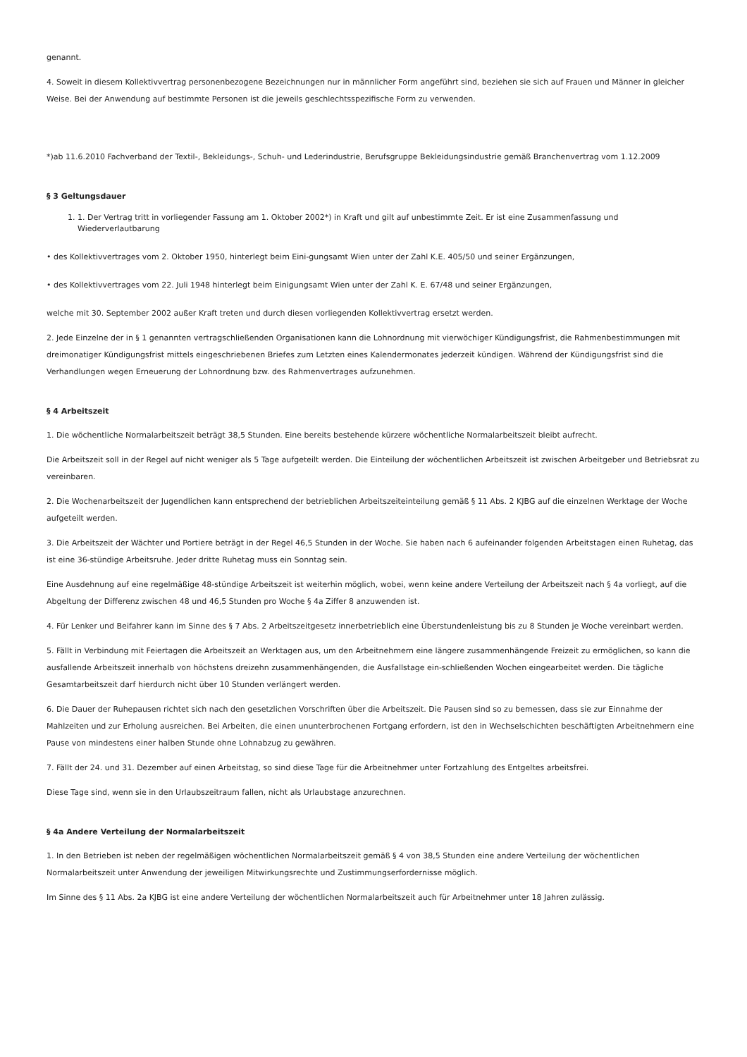genannt.
4. Soweit in diesem Kollektivvertrag personenbezogene Bezeichnungen nur in männlicher Form angeführt sind, beziehen sie sich auf Frauen und Männer in gleicher Weise. Bei der Anwendung auf bestimmte Personen ist die jeweils geschlechtsspezifische Form zu verwenden.
*)ab 11.6.2010 Fachverband der Textil-, Bekleidungs-, Schuh- und Lederindustrie, Berufsgruppe Bekleidungsindustrie gemäß Branchenvertrag vom 1.12.2009
§ 3 Geltungsdauer
1. 1. Der Vertrag tritt in vorliegender Fassung am 1. Oktober 2002*) in Kraft und gilt auf unbestimmte Zeit. Er ist eine Zusammenfassung und Wiederverlautbarung
• des Kollektivvertrages vom 2. Oktober 1950, hinterlegt beim Eini-gungsamt Wien unter der Zahl K.E. 405/50 und seiner Ergänzungen,
• des Kollektivvertrages vom 22. Juli 1948 hinterlegt beim Einigungsamt Wien unter der Zahl K. E. 67/48 und seiner Ergänzungen,
welche mit 30. September 2002 außer Kraft treten und durch diesen vorliegenden Kollektivvertrag ersetzt werden.
2. Jede Einzelne der in § 1 genannten vertragschließenden Organisationen kann die Lohnordnung mit vierwöchiger Kündigungsfrist, die Rahmenbestimmungen mit dreimonatiger Kündigungsfrist mittels eingeschriebenen Briefes zum Letzten eines Kalendermonates jederzeit kündigen. Während der Kündigungsfrist sind die Verhandlungen wegen Erneuerung der Lohnordnung bzw. des Rahmenvertrages aufzunehmen.
§ 4 Arbeitszeit
1. Die wöchentliche Normalarbeitszeit beträgt 38,5 Stunden. Eine bereits bestehende kürzere wöchentliche Normalarbeitszeit bleibt aufrecht.
Die Arbeitszeit soll in der Regel auf nicht weniger als 5 Tage aufgeteilt werden. Die Einteilung der wöchentlichen Arbeitszeit ist zwischen Arbeitgeber und Betriebsrat zu vereinbaren.
2. Die Wochenarbeitszeit der Jugendlichen kann entsprechend der betrieblichen Arbeitszeiteinteilung gemäß § 11 Abs. 2 KJBG auf die einzelnen Werktage der Woche aufgeteilt werden.
3. Die Arbeitszeit der Wächter und Portiere beträgt in der Regel 46,5 Stunden in der Woche. Sie haben nach 6 aufeinander folgenden Arbeitstagen einen Ruhetag, das ist eine 36-stündige Arbeitsruhe. Jeder dritte Ruhetag muss ein Sonntag sein.
Eine Ausdehnung auf eine regelmäßige 48-stündige Arbeitszeit ist weiterhin möglich, wobei, wenn keine andere Verteilung der Arbeitszeit nach § 4a vorliegt, auf die Abgeltung der Differenz zwischen 48 und 46,5 Stunden pro Woche § 4a Ziffer 8 anzuwenden ist.
4. Für Lenker und Beifahrer kann im Sinne des § 7 Abs. 2 Arbeitszeitgesetz innerbetrieblich eine Überstundenleistung bis zu 8 Stunden je Woche vereinbart werden.
5. Fällt in Verbindung mit Feiertagen die Arbeitszeit an Werktagen aus, um den Arbeitnehmern eine längere zusammenhängende Freizeit zu ermöglichen, so kann die ausfallende Arbeitszeit innerhalb von höchstens dreizehn zusammenhängenden, die Ausfallstage ein-schließenden Wochen eingearbeitet werden. Die tägliche Gesamtarbeitszeit darf hierdurch nicht über 10 Stunden verlängert werden.
6. Die Dauer der Ruhepausen richtet sich nach den gesetzlichen Vorschriften über die Arbeitszeit. Die Pausen sind so zu bemessen, dass sie zur Einnahme der Mahlzeiten und zur Erholung ausreichen. Bei Arbeiten, die einen ununterbrochenen Fortgang erfordern, ist den in Wechselschichten beschäftigten Arbeitnehmern eine Pause von mindestens einer halben Stunde ohne Lohnabzug zu gewähren.
7. Fällt der 24. und 31. Dezember auf einen Arbeitstag, so sind diese Tage für die Arbeitnehmer unter Fortzahlung des Entgeltes arbeitsfrei.
Diese Tage sind, wenn sie in den Urlaubszeitraum fallen, nicht als Urlaubstage anzurechnen.
§ 4a Andere Verteilung der Normalarbeitszeit
1. In den Betrieben ist neben der regelmäßigen wöchentlichen Normalarbeitszeit gemäß § 4 von 38,5 Stunden eine andere Verteilung der wöchentlichen Normalarbeitszeit unter Anwendung der jeweiligen Mitwirkungsrechte und Zustimmungserfordernisse möglich.
Im Sinne des § 11 Abs. 2a KJBG ist eine andere Verteilung der wöchentlichen Normalarbeitszeit auch für Arbeitnehmer unter 18 Jahren zulässig.